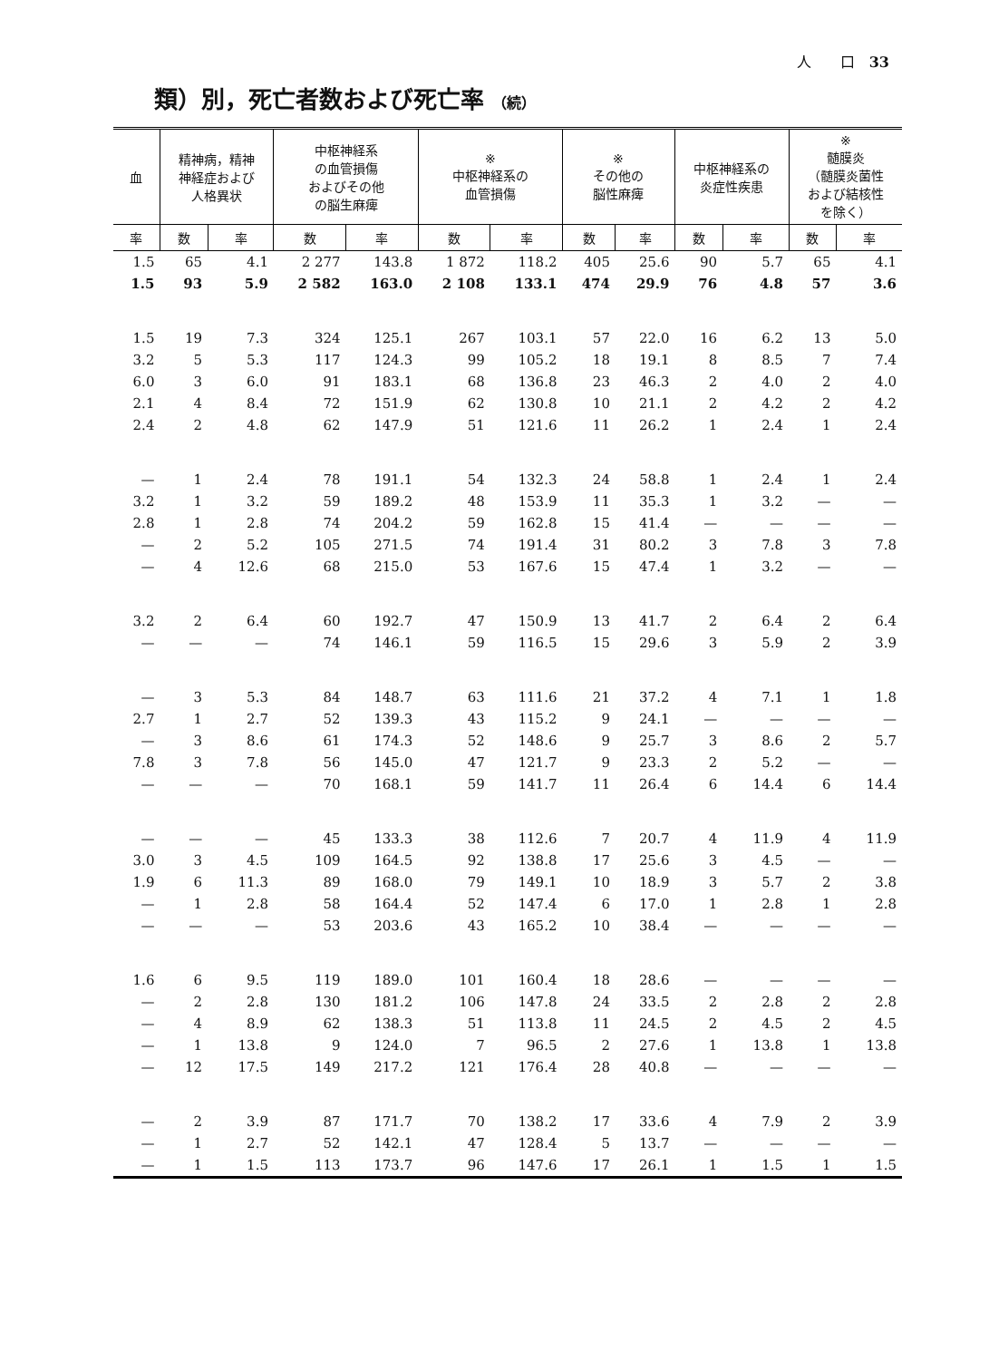人　　口　33
類）別，死亡者数および死亡率 （続）
| 血 | 精神病，精神 神経症および 人格異状 | | 中枢神経系 の血管損傷 およびその他 の脳生麻痺 | | ※ 中枢神経系の 血管損傷 | | ※ その他の 脳性麻痺 | | 中枢神経系の 炎症性疾患 | | ※ 髄膜炎 （髄膜炎菌性 および結核性 を除く） | |
| --- | --- | --- | --- | --- | --- | --- | --- | --- | --- | --- | --- | --- |
| 率 | 数 | 率 | 数 | 率 | 数 | 率 | 数 | 率 | 数 | 率 | 数 | 率 |
| 1.5 | 65 | 4.1 | 2 277 | 143.8 | 1 872 | 118.2 | 405 | 25.6 | 90 | 5.7 | 65 | 4.1 |
| 1.5 | 93 | 5.9 | 2 582 | 163.0 | 2 108 | 133.1 | 474 | 29.9 | 76 | 4.8 | 57 | 3.6 |
| 1.5 | 19 | 7.3 | 324 | 125.1 | 267 | 103.1 | 57 | 22.0 | 16 | 6.2 | 13 | 5.0 |
| 3.2 | 5 | 5.3 | 117 | 124.3 | 99 | 105.2 | 18 | 19.1 | 8 | 8.5 | 7 | 7.4 |
| 6.0 | 3 | 6.0 | 91 | 183.1 | 68 | 136.8 | 23 | 46.3 | 2 | 4.0 | 2 | 4.0 |
| 2.1 | 4 | 8.4 | 72 | 151.9 | 62 | 130.8 | 10 | 21.1 | 2 | 4.2 | 2 | 4.2 |
| 2.4 | 2 | 4.8 | 62 | 147.9 | 51 | 121.6 | 11 | 26.2 | 1 | 2.4 | 1 | 2.4 |
| — | 1 | 2.4 | 78 | 191.1 | 54 | 132.3 | 24 | 58.8 | 1 | 2.4 | 1 | 2.4 |
| 3.2 | 1 | 3.2 | 59 | 189.2 | 48 | 153.9 | 11 | 35.3 | 1 | 3.2 | — | — |
| 2.8 | 1 | 2.8 | 74 | 204.2 | 59 | 162.8 | 15 | 41.4 | — | — | — | — |
| — | 2 | 5.2 | 105 | 271.5 | 74 | 191.4 | 31 | 80.2 | 3 | 7.8 | 3 | 7.8 |
| — | 4 | 12.6 | 68 | 215.0 | 53 | 167.6 | 15 | 47.4 | 1 | 3.2 | — | — |
| 3.2 | 2 | 6.4 | 60 | 192.7 | 47 | 150.9 | 13 | 41.7 | 2 | 6.4 | 2 | 6.4 |
| — | — | — | 74 | 146.1 | 59 | 116.5 | 15 | 29.6 | 3 | 5.9 | 2 | 3.9 |
| — | 3 | 5.3 | 84 | 148.7 | 63 | 111.6 | 21 | 37.2 | 4 | 7.1 | 1 | 1.8 |
| 2.7 | 1 | 2.7 | 52 | 139.3 | 43 | 115.2 | 9 | 24.1 | — | — | — | — |
| — | 3 | 8.6 | 61 | 174.3 | 52 | 148.6 | 9 | 25.7 | 3 | 8.6 | 2 | 5.7 |
| 7.8 | 3 | 7.8 | 56 | 145.0 | 47 | 121.7 | 9 | 23.3 | 2 | 5.2 | — | — |
| — | — | — | 70 | 168.1 | 59 | 141.7 | 11 | 26.4 | 6 | 14.4 | 6 | 14.4 |
| — | — | — | 45 | 133.3 | 38 | 112.6 | 7 | 20.7 | 4 | 11.9 | 4 | 11.9 |
| 3.0 | 3 | 4.5 | 109 | 164.5 | 92 | 138.8 | 17 | 25.6 | 3 | 4.5 | — | — |
| 1.9 | 6 | 11.3 | 89 | 168.0 | 79 | 149.1 | 10 | 18.9 | 3 | 5.7 | 2 | 3.8 |
| — | 1 | 2.8 | 58 | 164.4 | 52 | 147.4 | 6 | 17.0 | 1 | 2.8 | 1 | 2.8 |
| — | — | — | 53 | 203.6 | 43 | 165.2 | 10 | 38.4 | — | — | — | — |
| 1.6 | 6 | 9.5 | 119 | 189.0 | 101 | 160.4 | 18 | 28.6 | — | — | — | — |
| — | 2 | 2.8 | 130 | 181.2 | 106 | 147.8 | 24 | 33.5 | 2 | 2.8 | 2 | 2.8 |
| — | 4 | 8.9 | 62 | 138.3 | 51 | 113.8 | 11 | 24.5 | 2 | 4.5 | 2 | 4.5 |
| — | 1 | 13.8 | 9 | 124.0 | 7 | 96.5 | 2 | 27.6 | 1 | 13.8 | 1 | 13.8 |
| — | 12 | 17.5 | 149 | 217.2 | 121 | 176.4 | 28 | 40.8 | — | — | — | — |
| — | 2 | 3.9 | 87 | 171.7 | 70 | 138.2 | 17 | 33.6 | 4 | 7.9 | 2 | 3.9 |
| — | 1 | 2.7 | 52 | 142.1 | 47 | 128.4 | 5 | 13.7 | — | — | — | — |
| — | 1 | 1.5 | 113 | 173.7 | 96 | 147.6 | 17 | 26.1 | 1 | 1.5 | 1 | 1.5 |